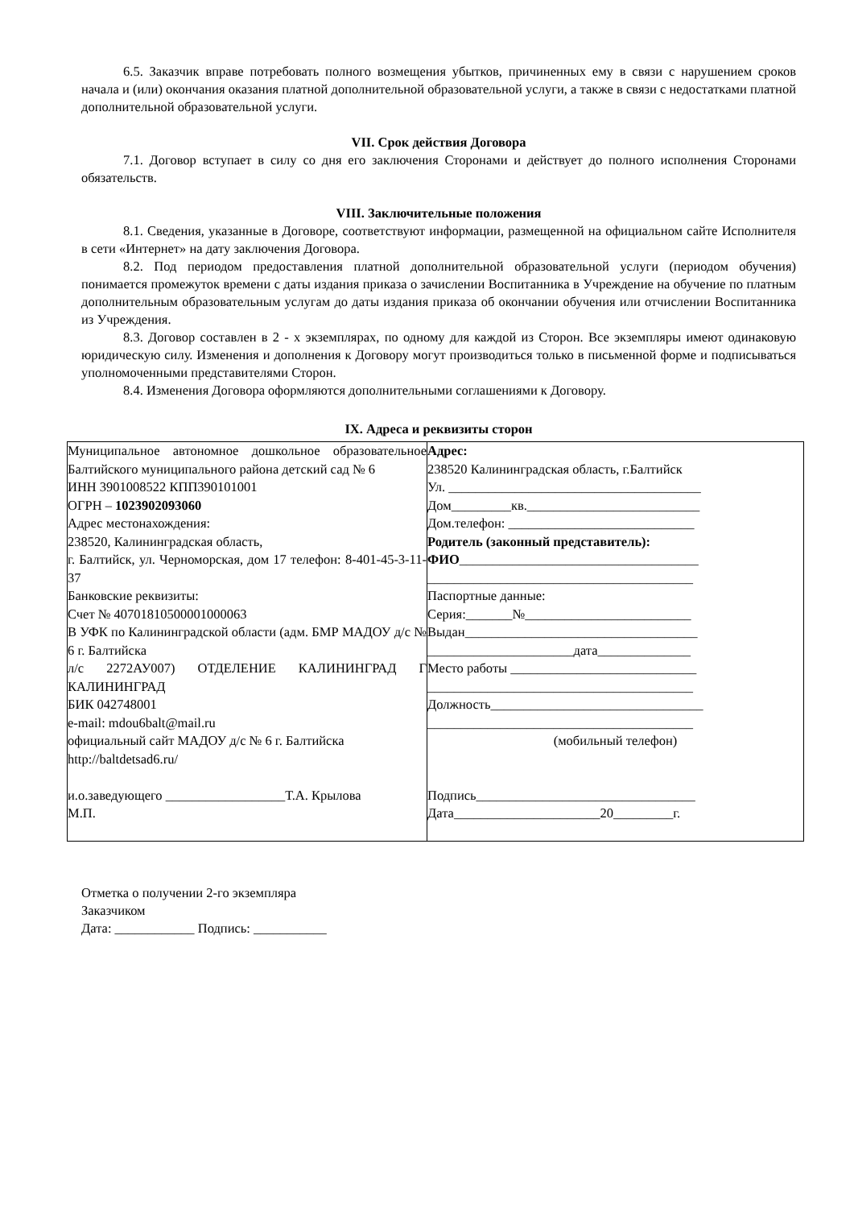6.5. Заказчик вправе потребовать полного возмещения убытков, причиненных ему в связи с нарушением сроков начала и (или) окончания оказания платной дополнительной образовательной услуги, а также в связи с недостатками платной дополнительной образовательной услуги.
VII. Срок действия Договора
7.1. Договор вступает в силу со дня его заключения Сторонами и действует до полного исполнения Сторонами обязательств.
VIII. Заключительные положения
8.1. Сведения, указанные в Договоре, соответствуют информации, размещенной на официальном сайте Исполнителя в сети «Интернет» на дату заключения Договора.
8.2. Под периодом предоставления платной дополнительной образовательной услуги (периодом обучения) понимается промежуток времени с даты издания приказа о зачислении Воспитанника в Учреждение на обучение по платным дополнительным образовательным услугам до даты издания приказа об окончании обучения или отчислении Воспитанника из Учреждения.
8.3. Договор составлен в 2 - х экземплярах, по одному для каждой из Сторон. Все экземпляры имеют одинаковую юридическую силу. Изменения и дополнения к Договору могут производиться только в письменной форме и подписываться уполномоченными представителями Сторон.
8.4. Изменения Договора оформляются дополнительными соглашениями к Договору.
IX. Адреса и реквизиты сторон
| Муниципальное автономное дошкольное образовательное Балтийского муниципального района детский сад № 6 ИНН 3901008522 КПП390101001 ОГРН – 1023902093060 Адрес местонахождения: 238520, Калининградская область, г. Балтийск, ул. Черноморская, дом 17 телефон: 8-401-45-3-11-37 Банковские реквизиты: Счет № 40701810500001000063 В УФК по Калининградской области (адм. БМР МАДОУ д/с № 6 г. Балтийска л/с 2272АУ007) ОТДЕЛЕНИЕ КАЛИНИНГРАД Г КАЛИНИНГРАД БИК 042748001 e-mail: mdou6balt@mail.ru официальный сайт МАДОУ д/с № 6 г. Балтийска http://baltdetsad6.ru/ и.о.заведующего __________________Т.А. Крылова М.П. | Адрес: 238520 Калининградская область, г.Балтийск Ул. ______________________________________ Дом_________кв.__________________________ Дом.телефон: ____________________________ Родитель (законный представитель): ФИО ____________________________________ ________________________________________ Паспортные данные: Серия:_______№_________________________ Выдан___________________________________ ______________________дата______________ Место работы ____________________________ ________________________________________ Должность________________________________ ________________________________________ (мобильный телефон) Подпись_________________________________ Дата______________________20_________г. |
Отметка о получении 2-го экземпляра
Заказчиком
Дата: ____________ Подпись: ___________